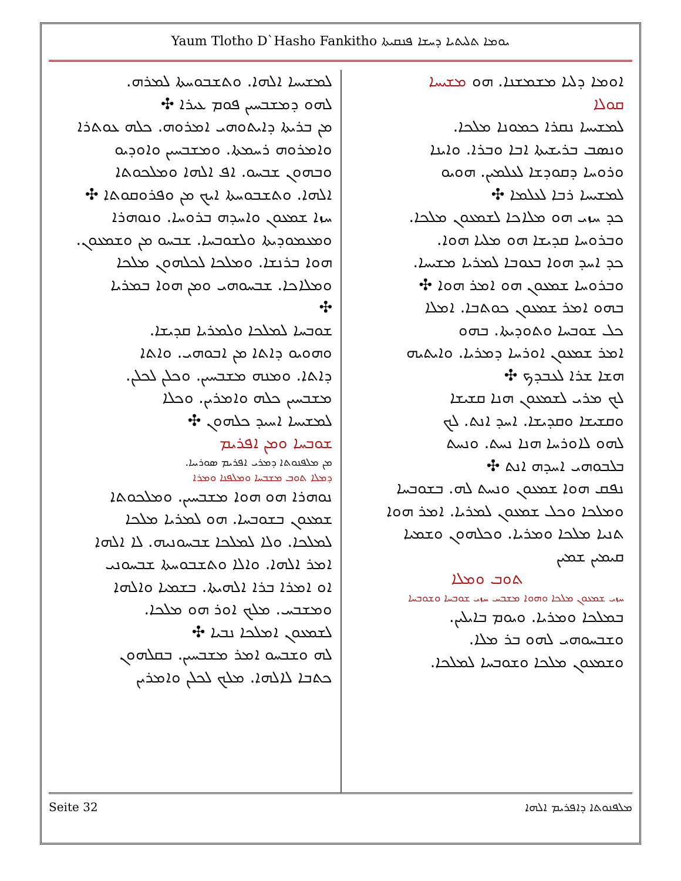Yaum Tlotho D`Hasho Fankitho ܝܘܡܐ ܬܠܝܬܝܐ ܕܚܫܐ ܦܢܩܝܬܐ
ܐܘܡܐ ܕܠܝܐ ܡܫܡܫܢܐ. ܗܘ ܡܫܝܚܐ
ܩܘܠܐ
ܠܡܫܝܚܐ ܢܩܪܐ ܟܡܘܢܐ ܡܠܟܐ.
ܘܢܣܒ ܒܪܝܫܝܬܐ ܐܒܐ ܘܒܪܐ. ܘܐܝܢܐ
ܘܪܘܚܐ ܕܩܘܕܫܐ ܠܥܠܡܝܢ. ܗܘܝܘ
ܠܡܫܝܚܐ ܪܒܐ ܠܥܠܡܐ ✣
ܟܕ ܚܙܝ ܗܘ ܡܠܐܟܐ ܠܫܡܥܘܢ ܡܠܟܐ.
ܘܒܪܘܚܐ ܩܕܝܫܐ ܗܘ ܡܠܝܐ ܗܘܐ.
ܟܕ ܐܚܕ ܗܘܐ ܒܥܘܒܐ ܠܡܪܝܐ ܡܫܝܚܐ.
ܘܒܪܘܚܐ ܫܡܥܘܢ ܗܘ ܐܡܪ ܗܘܐ ✣
ܒܗܘ ܐܡܪ ܫܡܥܘܢ ܟܘܬܒܐ. ܐܡܠܐ
ܟܠ ܫܘܒܚܐ ܘܬܘܕܝܬܐ. ܒܗܘ
ܐܡܪ ܫܡܥܘܢ ܐܘܪܚܐ ܕܡܪܝܐ. ܘܐܝܬܝܗ
ܗܫܐ ܫܪܐ ܠܥܒܕܟ ✣
ܠܟ ܡܪܝ ܠܫܡܥܘܢ ܗܢܐ ܩܫܝܫܐ
ܘܩܫܝܫܐ ܘܩܕܝܫܐ. ܐܚܕ ܐܢܬ. ܠܟ
ܠܗܘ ܠܐܘܪܚܐ ܗܢܐ ܢܚܬ. ܘܢܚܬ
ܒܠܒܘܗܝ ܐܚܕܗ ܐܢܬ ✣
ܢܦܩ ܗܘܐ ܫܡܥܘܢ ܘܢܚܬ ܠܗ. ܒܫܘܒܚܐ
ܘܡܠܟܐ ܘܟܠ ܫܡܥܘܢ ܠܡܪܝܐ. ܐܡܪ ܗܘܐ
ܬܢܝܐ ܡܠܟܐ ܘܡܪܝܐ. ܘܟܠܗܘܢ ܘܫܡܝܐ
ܩܝܡܝܢ ܫܡܝܢ
ܬܘܒ ܘܡܠܐ
ܚܙܝ ܫܡܥܘܢ ܡܠܟܐ ܘܗܘܐ ܡܫܒܚ ܚܙܝ ܫܘܒܚܐ ܘܫܘܒܚܐ
ܒܡܠܟܐ ܘܡܪܝܐ. ܘܝܘܡ ܒܐܝܠܝܢ.
ܘܫܒܚܘܗܝ ܠܗܘ ܒܪ ܡܠܐ.
ܘܫܡܥܘܢ ܡܠܟܐ ܘܫܘܒܚܐ ܠܡܠܟܐ.
ܠܡܫܝܚܐ ܐܠܗܐ. ܘܬܫܒܘܚܬܐ ܠܡܪܗ.
ܠܗܘ ܕܡܫܒܚܝܢ ܦܘܡ ܥܝܪܐ ✣
ܡܢ ܒܪܝܬܐ ܕܐܝܬܘܗܝ ܐܡܪܘܗ. ܟܠܗ ܥܘܬܪܐ
ܘܐܡܪܘܗ ܪܚܡܬܐ. ܘܡܫܒܚܝܢ ܘܐܘܕܝܘ
ܘܒܗܘܢ ܫܒܚܘ. ܐܦ ܐܠܗܐ ܘܡܠܟܘܬܐ
ܐܠܗܐ. ܘܬܫܒܘܚܬܐ ܐܝܟ ܡܢ ܘܦܪܘܩܘܬܐ ✣
ܚܙܐ ܫܡܥܘܢ ܘܐܚܕܗ ܒܪܘܚܐ. ܘܢܘܗܪܐ
ܘܡܥܡܘܕܝܬܐ ܘܠܫܘܒܚܐ. ܫܒܚܘ ܡܢ ܘܫܡܥܘܢ.
ܗܘܐ ܒܪܢܫܐ. ܘܡܠܟܐ ܠܟܠܗܘܢ ܡܠܟܐ
ܘܡܠܐܟܐ. ܫܒܚܘܗܝ ܘܡܢ ܗܘܐ ܒܡܪܝܐ
✣
ܫܘܒܚܐ ܠܡܠܟܐ ܘܠܡܪܝܐ ܩܕܝܫܐ.
ܘܗܘܝܘ ܕܐܬܐ ܡܢ ܐܒܘܗܝ. ܘܐܬܐ
ܕܐܬܐ. ܘܡܢܗ ܡܫܒܚܝܢ. ܘܟܠܢ ܠܟܠܢ.
ܡܫܒܚܝܢ ܟܠܗ ܘܐܡܪܝܢ. ܘܟܠܐ
ܠܡܫܝܚܐ ܐܚܝܕ ܟܠܗܘܢ ✣
ܫܘܒܚܐ ܘܡܢ ܐܦܪܝܡ
ܡܢ ܡܠܦܢܘܬܐ ܕܡܪܝ ܐܦܪܝܡ ܣܘܪܝܝܐ.
ܕܡܠܐ ܬܘܒ ܡܫܒܚܐ ܘܡܠܦܢܐ ܘܡܪܐ
ܢܘܗܪܐ ܗܘ ܗܘܐ ܡܫܒܚܝܢ. ܘܡܠܟܘܬܐ
ܫܡܥܘܢ ܒܫܘܒܚܐ. ܗܘ ܠܡܪܝܐ ܡܠܟܐ
ܠܡܠܟܐ. ܘܠܐ ܠܡܠܟܐ ܫܒܚܘܢܝܗ. ܠܐ ܐܠܗܐ
ܐܡܪ ܐܠܗܐ. ܘܐܠܐ ܘܬܫܒܘܚܬܐ ܫܒܚܘܢܝ
ܐܘ ܐܡܪܐ ܒܪܐ ܐܠܗܝܬܐ. ܒܫܡܝܐ ܘܐܠܗܐ
ܘܡܫܒܚ. ܡܠܟ ܐܘܪ ܗܘ ܡܠܟܐ.
ܠܫܡܥܘܢ ܐܡܠܟܐ ܢܒܝܐ ✣
ܠܗ ܘܫܒܚܘ ܐܡܪ ܡܫܒܚܝܢ. ܒܩܠܗܘܢ
ܟܬܒܐ ܠܐܠܗܐ. ܡܠܟ ܠܟܠܢ ܘܐܡܪܝܢ
Seite 32 ܡܠܦܢܘܬܐ ܕܐܦܪܝܡ ܐܠܗܐ